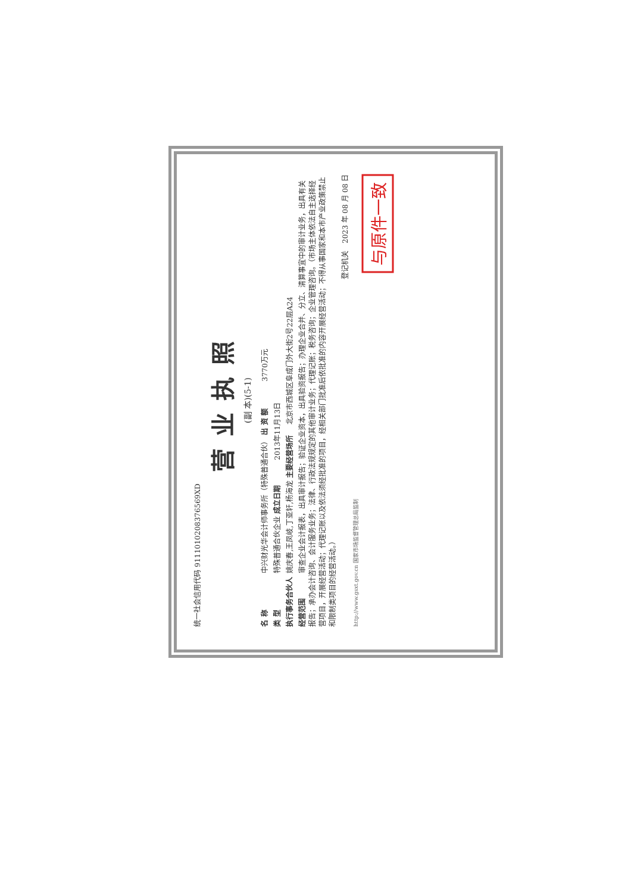统一社会信用代码 911101020837656​9XD
营业执照
(副 本)(5-1)
名 称 中兴财光华会计师事务所（特殊普通合伙） 出 资 额 3770万元
类 型 特殊普通合伙企业 成立日期 2013年11月13日
执行事务合伙人 姚庆春,王凤岐,丁亚轩,杨海龙 主要经营场所 北京市西城区阜成门外大街2号22层A24
经营范围 审查企业会计报表，出具审计报告；验证企业资本，出具验资报告；办理企业合并、分立、清算事宜中的审计业务，出具有关报告；承办会计咨询、会计服务业务；法律、行政法规规定的其他审计业务；代理记账；税务咨询；企业管理咨询。（市场主体依法自主选择经营项目，开展经营活动；代理记账以及依法须经批准的项目，经相关部门批准后依批准的内容开展经营活动；不得从事国家和本市产业政策禁止和限制类项目的经营活动。）
登记机关　2023 年 08 月 08 日
http://www.gsxt.gov.cn 国家市场监督管理总局监制
与原件一致